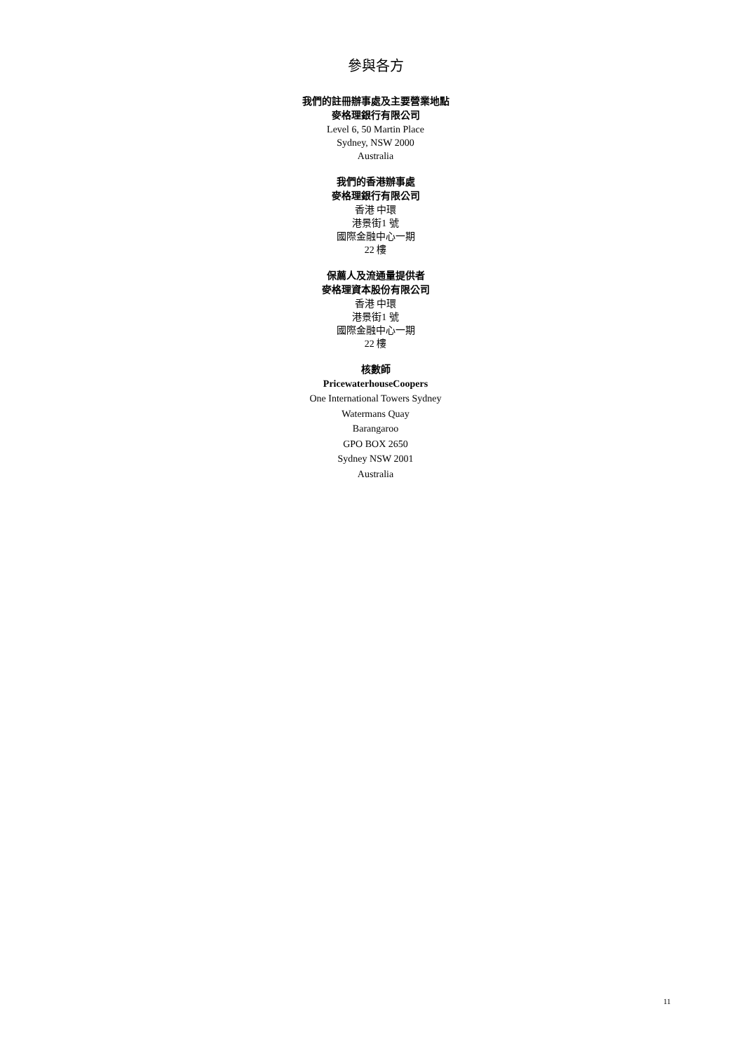參與各方
我們的註冊辦事處及主要營業地點
麥格理銀行有限公司
Level 6, 50 Martin Place
Sydney, NSW 2000
Australia
我們的香港辦事處
麥格理銀行有限公司
香港 中環
港景街1 號
國際金融中心一期
22 樓
保薦人及流通量提供者
麥格理資本股份有限公司
香港 中環
港景街1 號
國際金融中心一期
22 樓
核數師
PricewaterhouseCoopers
One International Towers Sydney
Watermans Quay
Barangaroo
GPO BOX 2650
Sydney NSW 2001
Australia
11